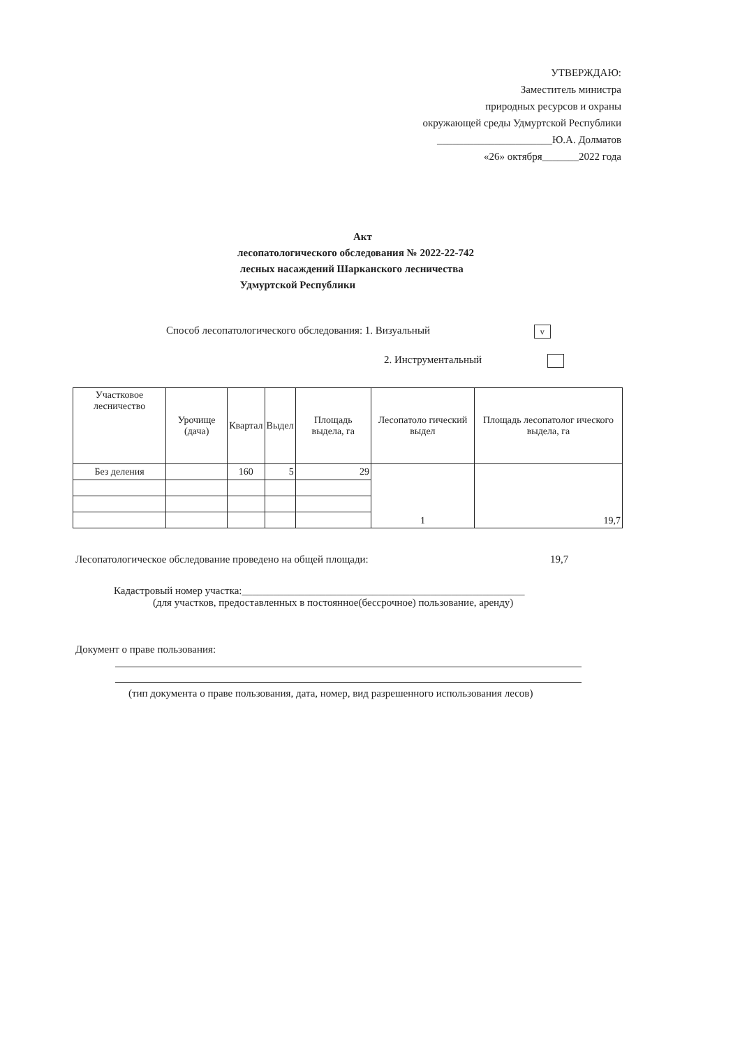УТВЕРЖДАЮ:
Заместитель министра
природных ресурсов и охраны
окружающей среды Удмуртской Республики
______________________Ю.А. Долматов
«26» октября_______2022 года
Акт
лесопатологического обследования № 2022-22-742
лесных насаждений Шарканского лесничества
Удмуртской Республики
Способ лесопатологического обследования: 1. Визуальный v
2. Инструментальный
| Участковое лесничество | Урочище (дача) | Квартал | Выдел | Площадь выдела, га | Лесопатоло гический выдел | Площадь лесопатолог ического выдела, га |
| --- | --- | --- | --- | --- | --- | --- |
| Без деления | | 160 | 5 | 29 | 1 | 19,7 |
Лесопатологическое обследование проведено на общей площади:
19,7
Кадастровый номер участка:______________________________________________________
(для участков, предоставленных в постоянное(бессрочное) пользование, аренду)
Документ о праве пользования:
(тип документа о праве пользования, дата, номер, вид разрешенного использования лесов)